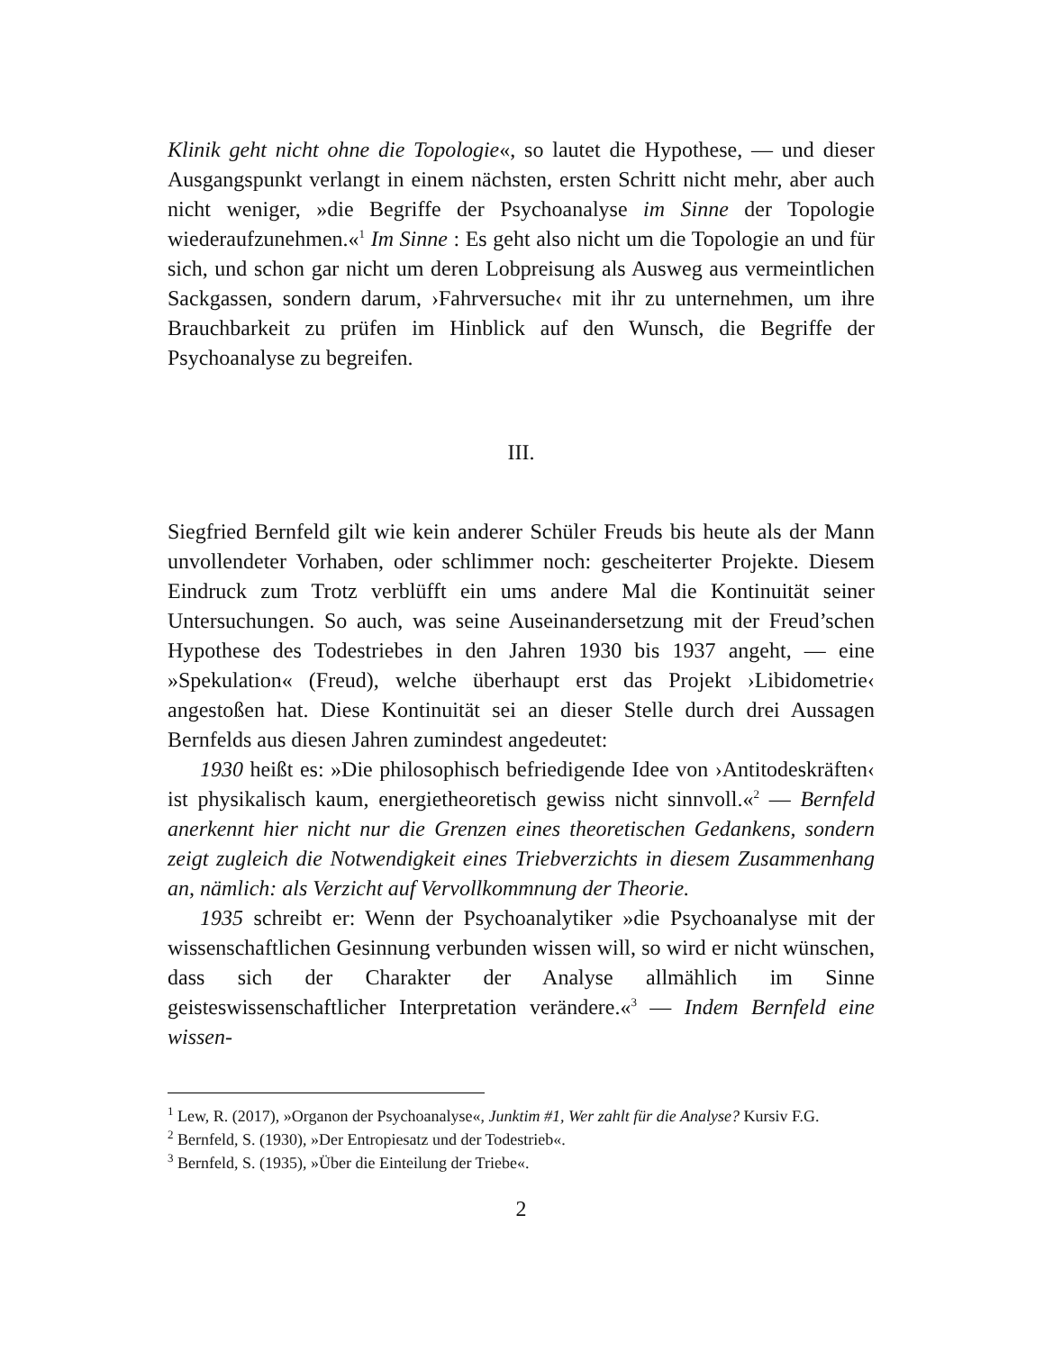Klinik geht nicht ohne die Topologie«, so lautet die Hypothese, — und dieser Ausgangspunkt verlangt in einem nächsten, ersten Schritt nicht mehr, aber auch nicht weniger, »die Begriffe der Psychoanalyse im Sinne der Topologie wiederaufzunehmen.«<sup>1</sup> Im Sinne : Es geht also nicht um die Topologie an und für sich, und schon gar nicht um deren Lobpreisung als Ausweg aus vermeintlichen Sackgassen, sondern darum, ›Fahrversuche‹ mit ihr zu unternehmen, um ihre Brauchbarkeit zu prüfen im Hinblick auf den Wunsch, die Begriffe der Psychoanalyse zu begreifen.
III.
Siegfried Bernfeld gilt wie kein anderer Schüler Freuds bis heute als der Mann unvollendeter Vorhaben, oder schlimmer noch: gescheiterter Projekte. Diesem Eindruck zum Trotz verblüfft ein ums andere Mal die Kontinuität seiner Untersuchungen. So auch, was seine Auseinandersetzung mit der Freud’schen Hypothese des Todestriebes in den Jahren 1930 bis 1937 angeht, — eine »Spekulation« (Freud), welche überhaupt erst das Projekt ›Libidometrie‹ angestoßen hat. Diese Kontinuität sei an dieser Stelle durch drei Aussagen Bernfelds aus diesen Jahren zumindest angedeutet:
1930 heißt es: »Die philosophisch befriedigende Idee von ›Antitodeskräften‹ ist physikalisch kaum, energietheoretisch gewiss nicht sinnvoll.«<sup>2</sup> — Bernfeld anerkennt hier nicht nur die Grenzen eines theoretischen Gedankens, sondern zeigt zugleich die Notwendigkeit eines Triebverzichts in diesem Zusammenhang an, nämlich: als Verzicht auf Vervollkommnung der Theorie.
1935 schreibt er: Wenn der Psychoanalytiker »die Psychoanalyse mit der wissenschaftlichen Gesinnung verbunden wissen will, so wird er nicht wünschen, dass sich der Charakter der Analyse allmählich im Sinne geisteswissenschaftlicher Interpretation verändere.«<sup>3</sup> — Indem Bernfeld eine wissen-
<sup>1</sup> Lew, R. (2017), »Organon der Psychoanalyse«, Junktim #1, Wer zahlt für die Analyse? Kursiv F.G.
<sup>2</sup> Bernfeld, S. (1930), »Der Entropiesatz und der Todestrieb«.
<sup>3</sup> Bernfeld, S. (1935), »Über die Einteilung der Triebe«.
2